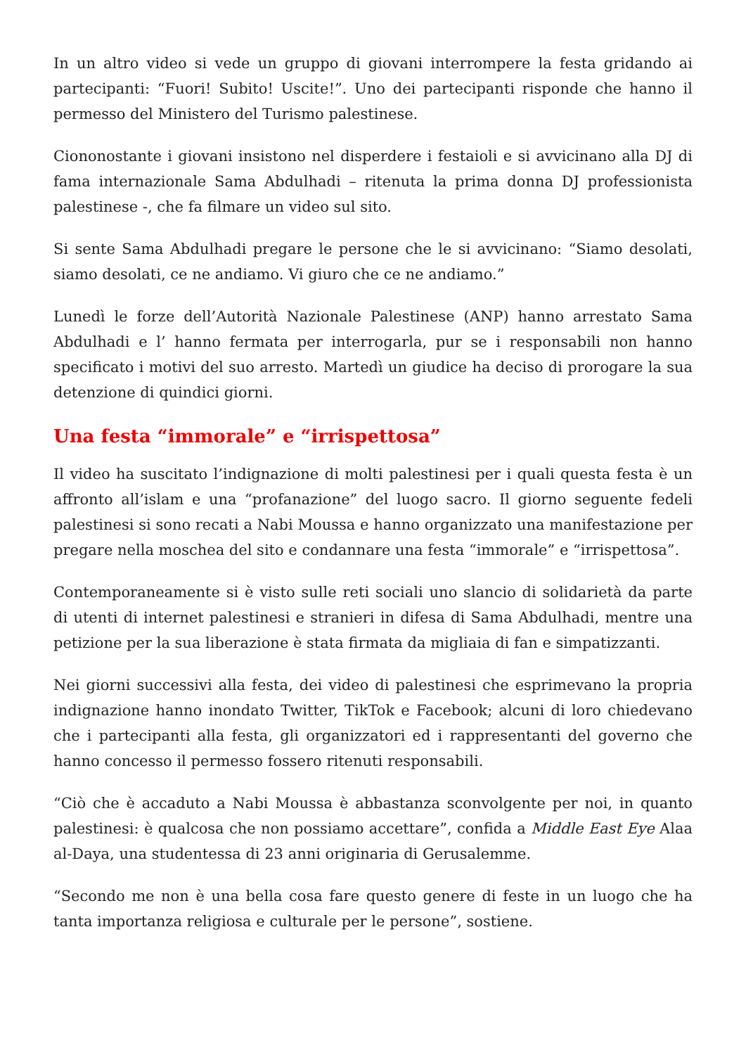In un altro video si vede un gruppo di giovani interrompere la festa gridando ai partecipanti: “Fuori! Subito! Uscite!”. Uno dei partecipanti risponde che hanno il permesso del Ministero del Turismo palestinese.
Ciononostante i giovani insistono nel disperdere i festaioli e si avvicinano alla DJ di fama internazionale Sama Abdulhadi – ritenuta la prima donna DJ professionista palestinese -, che fa filmare un video sul sito.
Si sente Sama Abdulhadi pregare le persone che le si avvicinano: “Siamo desolati, siamo desolati, ce ne andiamo. Vi giuro che ce ne andiamo.”
Lunedì le forze dell’Autorità Nazionale Palestinese (ANP) hanno arrestato Sama Abdulhadi e l’ hanno fermata per interrogarla, pur se i responsabili non hanno specificato i motivi del suo arresto. Martedì un giudice ha deciso di prorogare la sua detenzione di quindici giorni.
Una festa “immorale” e “irrispettosa”
Il video ha suscitato l’indignazione di molti palestinesi per i quali questa festa è un affronto all’islam e una “profanazione” del luogo sacro. Il giorno seguente fedeli palestinesi si sono recati a Nabi Moussa e hanno organizzato una manifestazione per pregare nella moschea del sito e condannare una festa “immorale” e “irrispettosa”.
Contemporaneamente si è visto sulle reti sociali uno slancio di solidarietà da parte di utenti di internet palestinesi e stranieri in difesa di Sama Abdulhadi, mentre una petizione per la sua liberazione è stata firmata da migliaia di fan e simpatizzanti.
Nei giorni successivi alla festa, dei video di palestinesi che esprimevano la propria indignazione hanno inondato Twitter, TikTok e Facebook; alcuni di loro chiedevano che i partecipanti alla festa, gli organizzatori ed i rappresentanti del governo che hanno concesso il permesso fossero ritenuti responsabili.
“Ciò che è accaduto a Nabi Moussa è abbastanza sconvolgente per noi, in quanto palestinesi: è qualcosa che non possiamo accettare”, confida a Middle East Eye Alaa al-Daya, una studentessa di 23 anni originaria di Gerusalemme.
“Secondo me non è una bella cosa fare questo genere di feste in un luogo che ha tanta importanza religiosa e culturale per le persone”, sostiene.